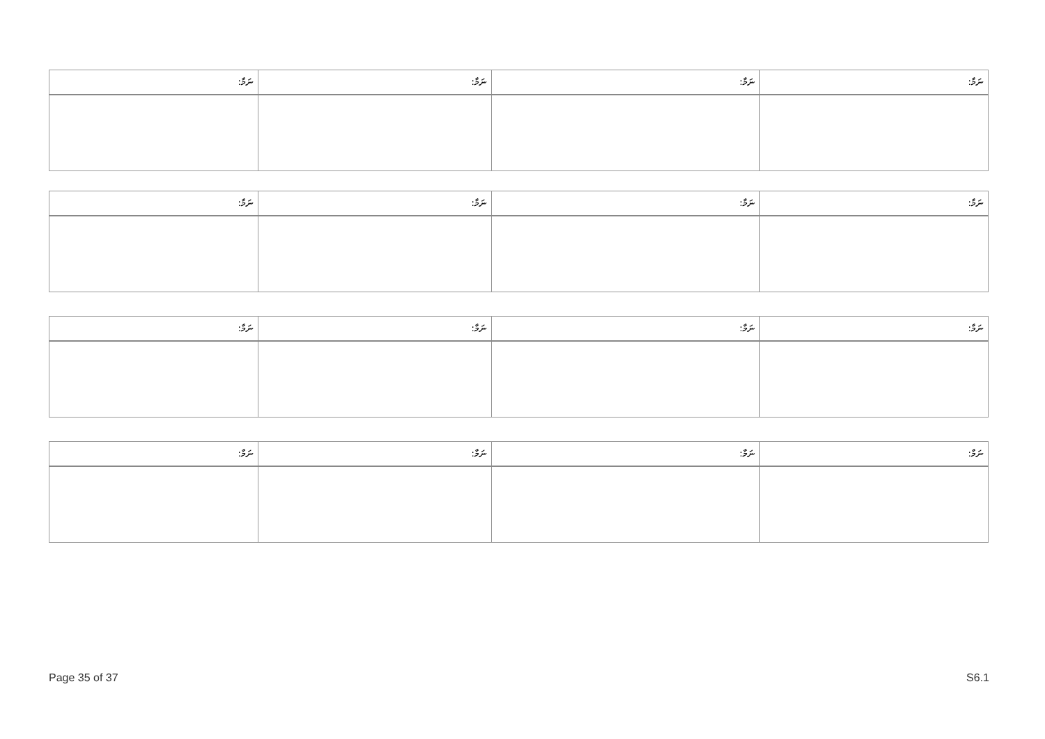| ނަމާ: | ނަމާ: | ނަމާ: | ނަމާ: |
| --- | --- | --- | --- |
| ނަމާ: | ނަމާ: | ނަމާ: | ނަމާ: |
| --- | --- | --- | --- |
| ނަމާ: | ނަމާ: | ނަމާ: | ނަމާ: |
| --- | --- | --- | --- |
| ނަމާ: | ނަމާ: | ނަމާ: | ނަމާ: |
| --- | --- | --- | --- |
Page 35 of 37 S6.1